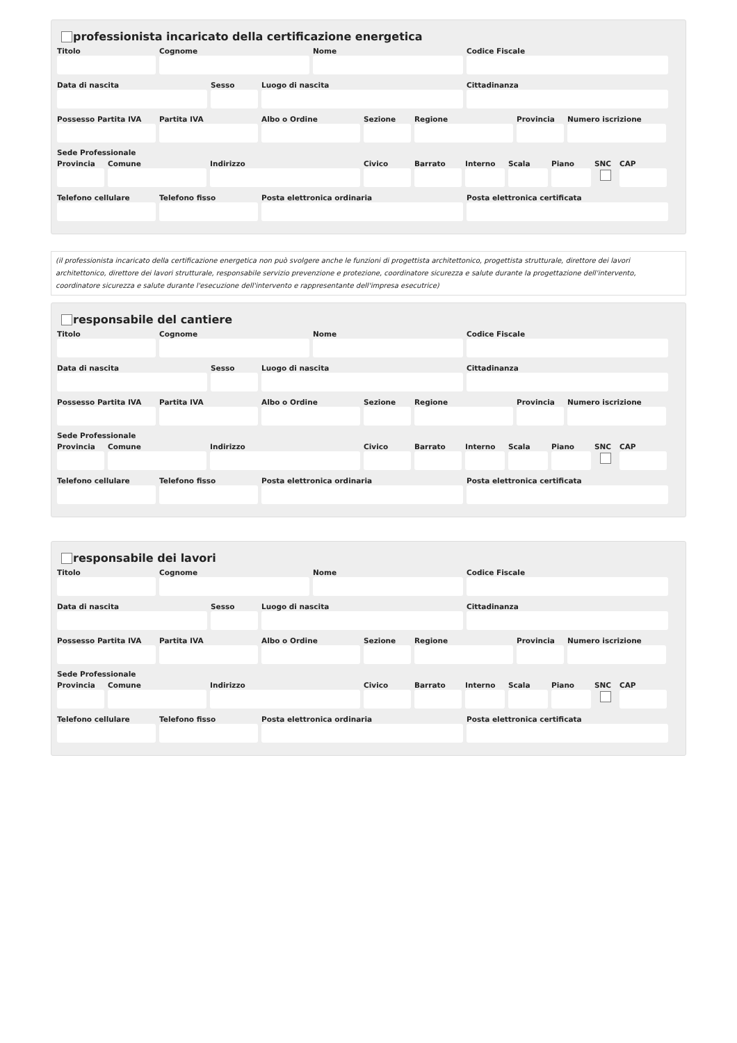professionista incaricato della certificazione energetica
Titolo Cognome Nome Codice Fiscale
Data di nascita Sesso Luogo di nascita Cittadinanza
Possesso Partita IVA
Partita IVA Albo o Ordine Sezione Regione Provincia
Numero iscrizione
Sede Professionale
Provincia
Comune Indirizzo Civico Barrato Interno
Scala Piano SNC CAP
Telefono cellulare
Telefono fisso Posta elettronica ordinaria Posta elettronica certificata
(il professionista incaricato della certificazione energetica non può svolgere anche le funzioni di progettista architettonico, progettista strutturale, direttore dei lavori architettonico, direttore dei lavori strutturale, responsabile servizio prevenzione e protezione, coordinatore sicurezza e salute durante la progettazione dell'intervento, coordinatore sicurezza e salute durante l'esecuzione dell'intervento e rappresentante dell'impresa esecutrice)
responsabile del cantiere
Titolo Cognome Nome Codice Fiscale
Data di nascita Sesso Luogo di nascita Cittadinanza
Possesso Partita IVA
Partita IVA Albo o Ordine Sezione Regione Provincia
Numero iscrizione
Sede Professionale
Provincia
Comune Indirizzo Civico Barrato Interno
Scala Piano SNC CAP
Telefono cellulare
Telefono fisso Posta elettronica ordinaria Posta elettronica certificata
responsabile dei lavori
Titolo Cognome Nome Codice Fiscale
Data di nascita Sesso Luogo di nascita Cittadinanza
Possesso Partita IVA
Partita IVA Albo o Ordine Sezione Regione Provincia
Numero iscrizione
Sede Professionale
Provincia
Comune Indirizzo Civico Barrato Interno
Scala Piano SNC CAP
Telefono cellulare
Telefono fisso Posta elettronica ordinaria Posta elettronica certificata